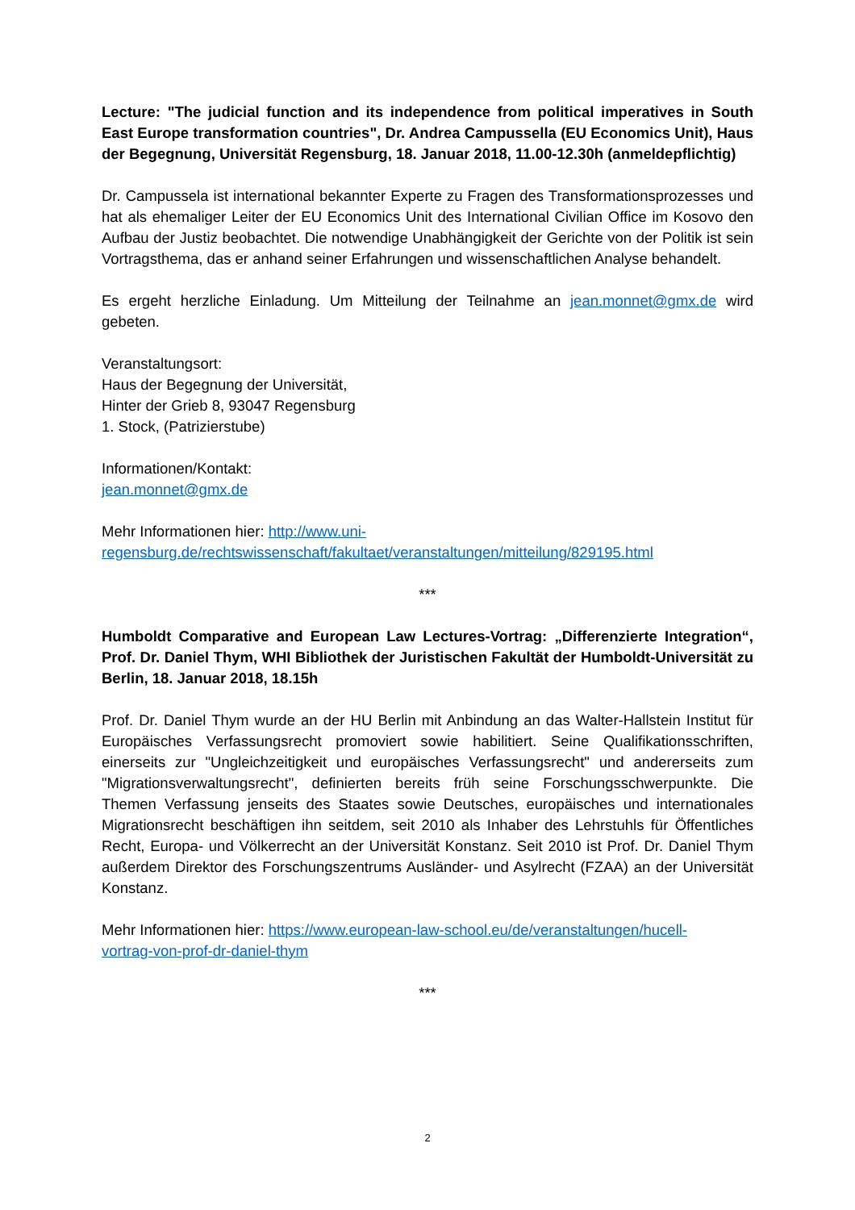Lecture: "The judicial function and its independence from political imperatives in South East Europe transformation countries", Dr. Andrea Campussella (EU Economics Unit), Haus der Begegnung, Universität Regensburg, 18. Januar 2018, 11.00-12.30h (anmeldepflichtig)
Dr. Campussela ist international bekannter Experte zu Fragen des Transformationsprozesses und hat als ehemaliger Leiter der EU Economics Unit des International Civilian Office im Kosovo den Aufbau der Justiz beobachtet. Die notwendige Unabhängigkeit der Gerichte von der Politik ist sein Vortragsthema, das er anhand seiner Erfahrungen und wissenschaftlichen Analyse behandelt.
Es ergeht herzliche Einladung. Um Mitteilung der Teilnahme an jean.monnet@gmx.de wird gebeten.
Veranstaltungsort:
Haus der Begegnung der Universität,
Hinter der Grieb 8, 93047 Regensburg
1. Stock, (Patrizierstube)
Informationen/Kontakt:
jean.monnet@gmx.de
Mehr Informationen hier: http://www.uni-
regensburg.de/rechtswissenschaft/fakultaet/veranstaltungen/mitteilung/829195.html
***
Humboldt Comparative and European Law Lectures-Vortrag: „Differenzierte Integration“, Prof. Dr. Daniel Thym, WHI Bibliothek der Juristischen Fakultät der Humboldt-Universität zu Berlin, 18. Januar 2018, 18.15h
Prof. Dr. Daniel Thym wurde an der HU Berlin mit Anbindung an das Walter-Hallstein Institut für Europäisches Verfassungsrecht promoviert sowie habilitiert. Seine Qualifikationsschriften, einerseits zur "Ungleichzeitigkeit und europäisches Verfassungsrecht" und andererseits zum "Migrationsverwaltungsrecht", definierten bereits früh seine Forschungsschwerpunkte. Die Themen Verfassung jenseits des Staates sowie Deutsches, europäisches und internationales Migrationsrecht beschäftigen ihn seitdem, seit 2010 als Inhaber des Lehrstuhls für Öffentliches Recht, Europa- und Völkerrecht an der Universität Konstanz. Seit 2010 ist Prof. Dr. Daniel Thym außerdem Direktor des Forschungszentrums Ausländer- und Asylrecht (FZAA) an der Universität Konstanz.
Mehr Informationen hier: https://www.european-law-school.eu/de/veranstaltungen/hucell-
vortrag-von-prof-dr-daniel-thym
***
2